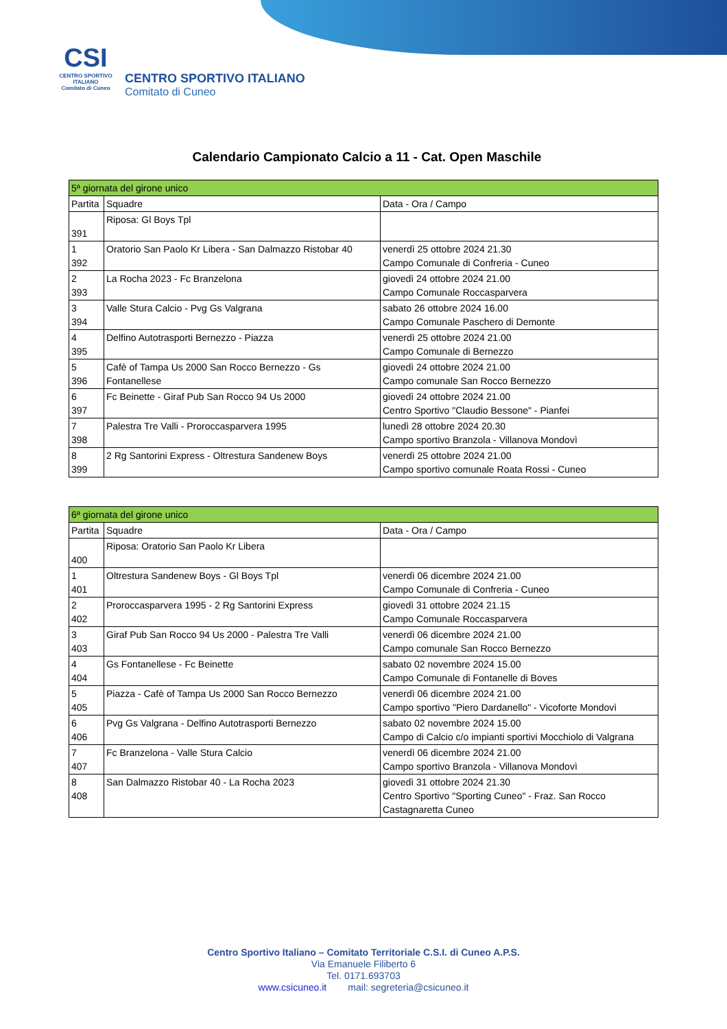CSI
CENTRO SPORTIVO ITALIANO
Comitato di Cuneo
CENTRO SPORTIVO ITALIANO
Comitato di Cuneo
Calendario Campionato Calcio a 11 - Cat. Open Maschile
| 5ª giornata del girone unico | | |
| --- | --- | --- |
| Partita | Squadre | Data - Ora / Campo |
| 391 | Riposa: Gl Boys Tpl | |
| 1 392 | Oratorio San Paolo Kr Libera - San Dalmazzo Ristobar 40 | venerdì 25 ottobre 2024 21.30 Campo Comunale di Confreria - Cuneo |
| 2 393 | La Rocha 2023 - Fc Branzelona | giovedì 24 ottobre 2024 21.00 Campo Comunale Roccasparvera |
| 3 394 | Valle Stura Calcio - Pvg Gs Valgrana | sabato 26 ottobre 2024 16.00 Campo Comunale Paschero di Demonte |
| 4 395 | Delfino Autotrasporti Bernezzo - Piazza | venerdì 25 ottobre 2024 21.00 Campo Comunale di Bernezzo |
| 5 396 | Cafè of Tampa Us 2000 San Rocco Bernezzo - Gs Fontanellese | giovedì 24 ottobre 2024 21.00 Campo comunale San Rocco Bernezzo |
| 6 397 | Fc Beinette - Giraf Pub San Rocco 94 Us 2000 | giovedì 24 ottobre 2024 21.00 Centro Sportivo "Claudio Bessone" - Pianfei |
| 7 398 | Palestra Tre Valli - Proroccasparvera 1995 | lunedì 28 ottobre 2024 20.30 Campo sportivo Branzola - Villanova Mondovì |
| 8 399 | 2 Rg Santorini Express - Oltrestura Sandenew Boys | venerdì 25 ottobre 2024 21.00 Campo sportivo comunale Roata Rossi - Cuneo |
| 6ª giornata del girone unico | | |
| --- | --- | --- |
| Partita | Squadre | Data - Ora / Campo |
| 400 | Riposa: Oratorio San Paolo Kr Libera | |
| 1 401 | Oltrestura Sandenew Boys - Gl Boys Tpl | venerdì 06 dicembre 2024 21.00 Campo Comunale di Confreria - Cuneo |
| 2 402 | Proroccasparvera 1995 - 2 Rg Santorini Express | giovedì 31 ottobre 2024 21.15 Campo Comunale Roccasparvera |
| 3 403 | Giraf Pub San Rocco 94 Us 2000 - Palestra Tre Valli | venerdì 06 dicembre 2024 21.00 Campo comunale San Rocco Bernezzo |
| 4 404 | Gs Fontanellese - Fc Beinette | sabato 02 novembre 2024 15.00 Campo Comunale di Fontanelle di Boves |
| 5 405 | Piazza - Cafè of Tampa Us 2000 San Rocco Bernezzo | venerdì 06 dicembre 2024 21.00 Campo sportivo "Piero Dardanello" - Vicoforte Mondovì |
| 6 406 | Pvg Gs Valgrana - Delfino Autotrasporti Bernezzo | sabato 02 novembre 2024 15.00 Campo di Calcio c/o impianti sportivi Mocchiolo di Valgrana |
| 7 407 | Fc Branzelona - Valle Stura Calcio | venerdì 06 dicembre 2024 21.00 Campo sportivo Branzola - Villanova Mondovì |
| 8 408 | San Dalmazzo Ristobar 40 - La Rocha 2023 | giovedì 31 ottobre 2024 21.30 Centro Sportivo "Sporting Cuneo" - Fraz. San Rocco Castagnaretta Cuneo |
Centro Sportivo Italiano – Comitato Territoriale C.S.I. di Cuneo A.P.S.
Via Emanuele Filiberto 6
Tel. 0171.693703
www.csicuneo.it mail: segreteria@csicuneo.it